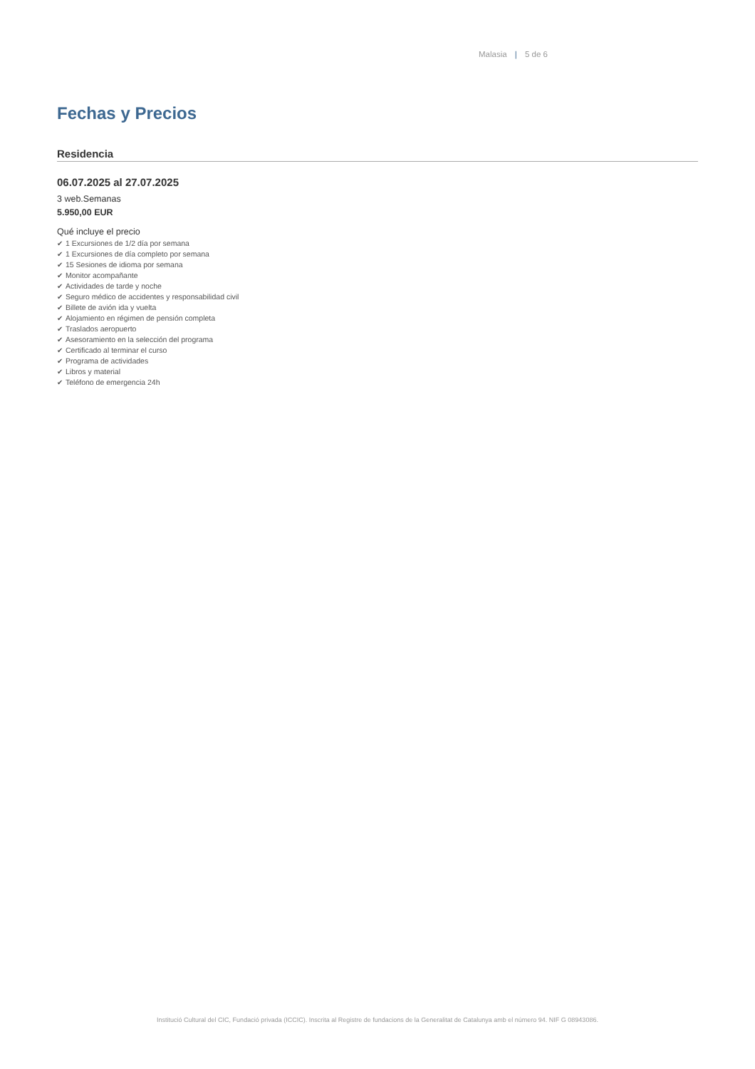Malasia | 5 de 6
Fechas y Precios
Residencia
06.07.2025 al 27.07.2025
3 web.Semanas
5.950,00 EUR
Qué incluye el precio
✔ 1 Excursiones de 1/2 día por semana
✔ 1 Excursiones de día completo por semana
✔ 15 Sesiones de idioma por semana
✔ Monitor acompañante
✔ Actividades de tarde y noche
✔ Seguro médico de accidentes y responsabilidad civil
✔ Billete de avión ida y vuelta
✔ Alojamiento en régimen de pensión completa
✔ Traslados aeropuerto
✔ Asesoramiento en la selección del programa
✔ Certificado al terminar el curso
✔ Programa de actividades
✔ Libros y material
✔ Teléfono de emergencia 24h
Institució Cultural del CIC, Fundació privada (ICCIC). Inscrita al Registre de fundacions de la Generalitat de Catalunya amb el número 94. NIF G 08943086.